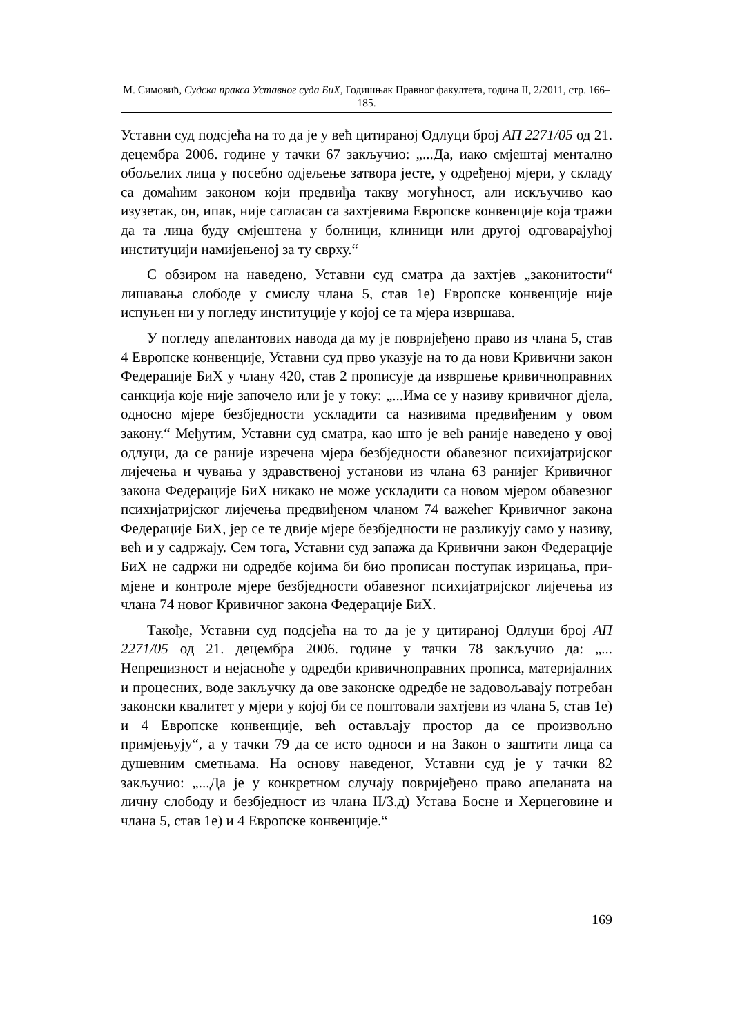М. Симовић, Судска пракса Уставног суда БиХ, Годишњак Правног факултета, година II, 2/2011, стр. 166–185.
Уставни суд подсјећа на то да је у већ цитираној Одлуци број АП 2271/05 од 21. децембра 2006. године у тачки 67 закључио: „...Да, иако смјештај ментално обољелих лица у посебно одјељење затвора јесте, у одређеној мјери, у складу са домаћим законом који предвиђа такву могућност, али искључиво као изузетак, он, ипак, није сагласан са захтјевима Европске конвенције која тражи да та лица буду смје­штена у болници, клиници или другој одговарајућој институцији на­мијењеној за ту сврху.“
С обзиром на наведено, Уставни суд сматра да захтјев „зако­нитости“ лишавања слободе у смислу члана 5, став 1е) Европске конвенције није испуњен ни у погледу институције у којој се та мјера извршава.
У погледу апелантових навода да му је повријеђено право из члана 5, став 4 Европске конвенције, Уставни суд прво указује на то да нови Кривични закон Федерације БиХ у члану 420, став 2 прописује да извршење кривичноправних санкција које није започело или је у току: „...Има се у називу кривичног дјела, односно мјере без­бједности ускладити са називима предвиђеним у овом закону.“ Међутим, Уставни суд сматра, као што је већ раније наведено у овој одлуци, да се раније изречена мјера безбједности обавезног психи­јатријског лијечења и чувања у здравственој установи из члана 63 ранијег Кривичног закона Федерације БиХ никако не може ускладити са новом мјером обавезног психијатријског лијечења предвиђеном чланом 74 важећег Кривичног закона Федерације БиХ, јер се те двије мјере безбједности не разликују само у називу, већ и у садржају. Сем тога, Уставни суд запажа да Кривични закон Федерације БиХ не садржи ни одредбе којима би био прописан поступак изрицања, при­мјене и контроле мјере безбједности обавезног психијатријског лије­чења из члана 74 новог Кривичног закона Федерације БиХ.
Такође, Уставни суд подсјећа на то да је у цитираној Одлуци број АП 2271/05 од 21. децембра 2006. године у тачки 78 закључио да: „... Непрецизност и нејасноће у одредби кривичноправних прописа, материјалних и процесних, воде закључку да ове законске одредбе не задовољавају потребан законски квалитет у мјери у којој би се пош­товали захтјеви из члана 5, став 1е) и 4 Европске конвенције, већ остављају простор да се произвољно примјењују“, а у тачки 79 да се исто односи и на Закон о заштити лица са душевним сметњама. На основу наведеног, Уставни суд је у тачки 82 закључио: „...Да је у конкретном случају повријеђено право апеланата на личну слободу и безбједност из члана II/3.д) Устава Босне и Херцеговине и члана 5, став 1е) и 4 Европске конвенције.“
169